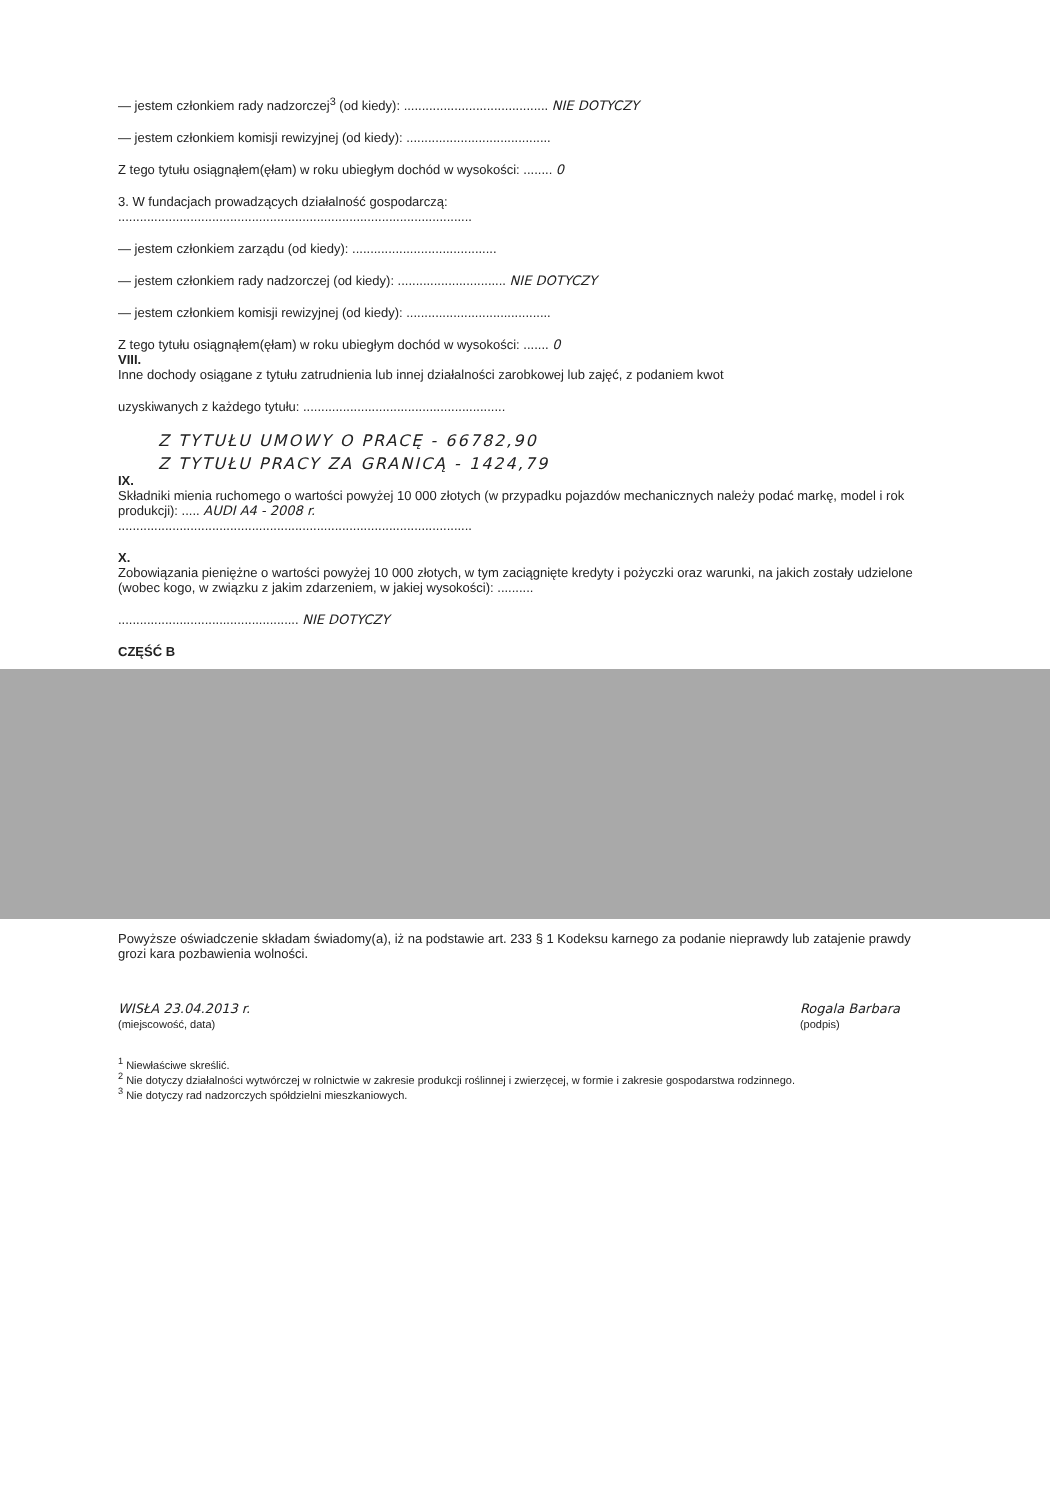— jestem członkiem rady nadzorczej<sup>3</sup> (od kiedy): ........................................ NIE DOTYCZY
— jestem członkiem komisji rewizyjnej (od kiedy): ........................................
Z tego tytułu osiągnąłem(ęłam) w roku ubiegłym dochód w wysokości: ........ 0
3. W fundacjach prowadzących działalność gospodarczą:
..................................................................................................
— jestem członkiem zarządu (od kiedy): ........................................
— jestem członkiem rady nadzorczej (od kiedy): .............................. NIE DOTYCZY
— jestem członkiem komisji rewizyjnej (od kiedy): ........................................
Z tego tytułu osiągnąłem(ęłam) w roku ubiegłym dochód w wysokości: ....... 0
VIII.
Inne dochody osiągane z tytułu zatrudnienia lub innej działalności zarobkowej lub zajęć, z podaniem kwot
uzyskiwanych z każdego tytułu: ........................................................
Z TYTUŁU UMOWY O PRACĘ - 66782,90
Z TYTUŁU PRACY ZA GRANICĄ - 1424,79
IX.
Składniki mienia ruchomego o wartości powyżej 10 000 złotych (w przypadku pojazdów mechanicznych należy podać markę, model i rok produkcji): ..... AUDI A4 - 2008 r.
..................................................................................................
X.
Zobowiązania pieniężne o wartości powyżej 10 000 złotych, w tym zaciągnięte kredyty i pożyczki oraz warunki, na jakich zostały udzielone (wobec kogo, w związku z jakim zdarzeniem, w jakiej wysokości): ..........
.................................................. NIE DOTYCZY
CZĘŚĆ B
Powyższe oświadczenie składam świadomy(a), iż na podstawie art. 233 § 1 Kodeksu karnego za podanie nieprawdy lub zatajenie prawdy grozi kara pozbawienia wolności.
WISŁA 23.04.2013 r.
(miejscowość, data)
Rogala Barbara
(podpis)
<sup>1</sup> Niewłaściwe skreślić.
<sup>2</sup> Nie dotyczy działalności wytwórczej w rolnictwie w zakresie produkcji roślinnej i zwierzęcej, w formie i zakresie gospodarstwa rodzinnego.
<sup>3</sup> Nie dotyczy rad nadzorczych spółdzielni mieszkaniowych.